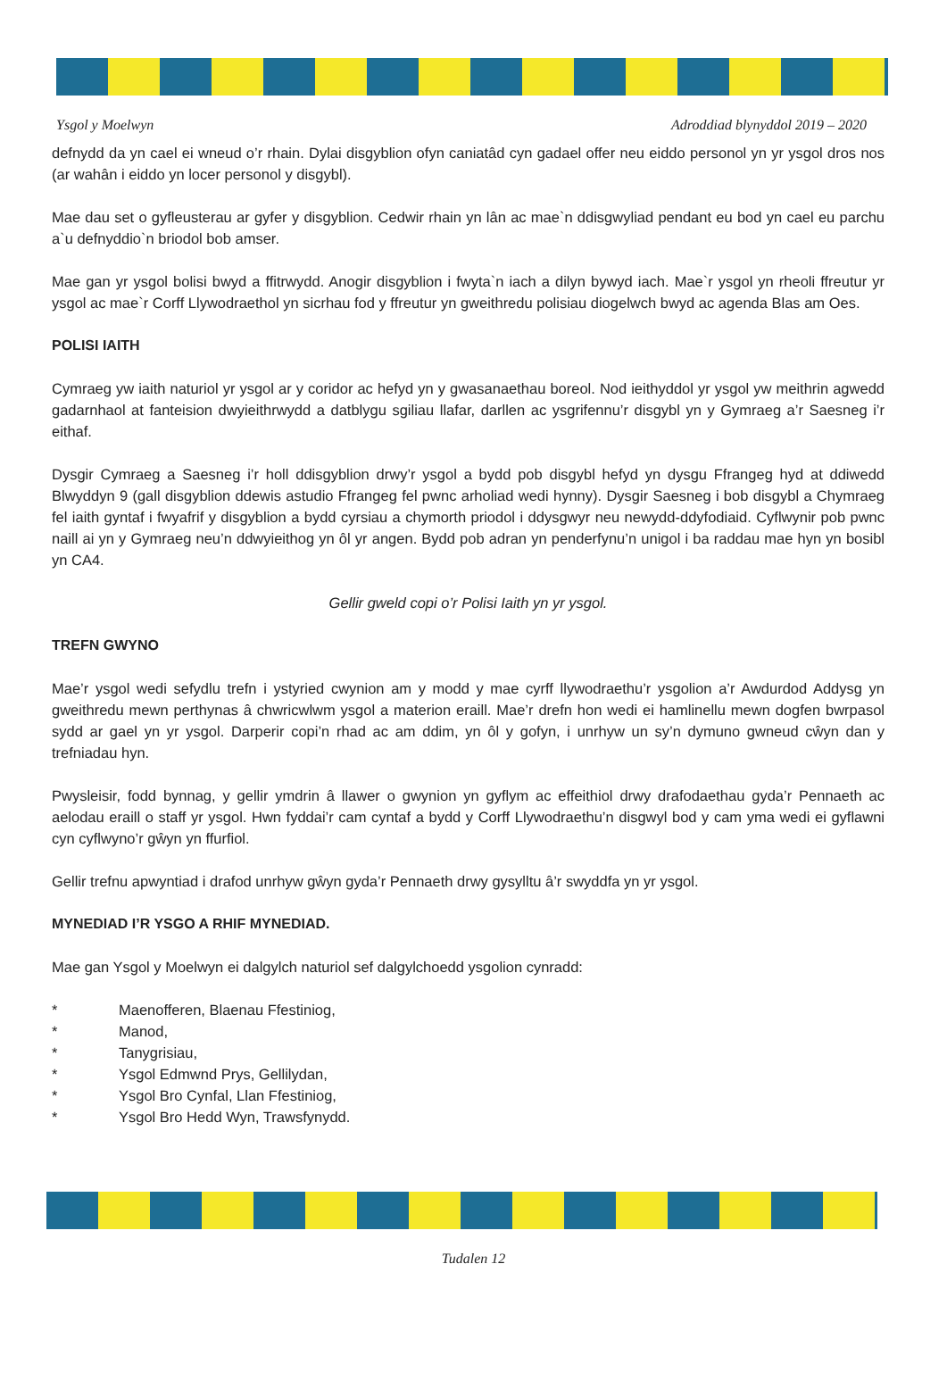Ysgol y Moelwyn Adroddiad blynyddol 2019 – 2020
defnydd da yn cael ei wneud o’r rhain. Dylai disgyblion ofyn caniatâd cyn gadael offer neu eiddo personol yn yr ysgol dros nos (ar wahân i eiddo yn locer personol y disgybl).
Mae dau set o gyfleusterau ar gyfer y disgyblion. Cedwir rhain yn lân ac mae`n ddisgwyliad pendant eu bod yn cael eu parchu a`u defnyddio`n briodol bob amser.
Mae gan yr ysgol bolisi bwyd a ffitrwydd. Anogir disgyblion i fwyta`n iach a dilyn bywyd iach. Mae`r ysgol yn rheoli ffreutur yr ysgol ac mae`r Corff Llywodraethol yn sicrhau fod y ffreutur yn gweithredu polisiau diogelwch bwyd ac agenda Blas am Oes.
POLISI IAITH
Cymraeg yw iaith naturiol yr ysgol ar y coridor ac hefyd yn y gwasanaethau boreol. Nod ieithyddol yr ysgol yw meithrin agwedd gadarnhaol at fanteision dwyieithrwydd a datblygu sgiliau llafar, darllen ac ysgrifennu’r disgybl yn y Gymraeg a’r Saesneg i’r eithaf.
Dysgir Cymraeg a Saesneg i’r holl ddisgyblion drwy’r ysgol a bydd pob disgybl hefyd yn dysgu Ffrangeg hyd at ddiwedd Blwyddyn 9 (gall disgyblion ddewis astudio Ffrangeg fel pwnc arholiad wedi hynny). Dysgir Saesneg i bob disgybl a Chymraeg fel iaith gyntaf i fwyafrif y disgyblion a bydd cyrsiau a chymorth priodol i ddysgwyr neu newydd-ddyfodiaid. Cyflwynir pob pwnc naill ai yn y Gymraeg neu’n ddwyieithog yn ôl yr angen. Bydd pob adran yn penderfynu’n unigol i ba raddau mae hyn yn bosibl yn CA4.
Gellir gweld copi o’r Polisi Iaith yn yr ysgol.
TREFN GWYNO
Mae’r ysgol wedi sefydlu trefn i ystyried cwynion am y modd y mae cyrff llywodraethu’r ysgolion a’r Awdurdod Addysg yn gweithredu mewn perthynas â chwricwlwm ysgol a materion eraill. Mae’r drefn hon wedi ei hamlinellu mewn dogfen bwrpasol sydd ar gael yn yr ysgol. Darperir copi’n rhad ac am ddim, yn ôl y gofyn, i unrhyw un sy’n dymuno gwneud cŵyn dan y trefniadau hyn.
Pwysleisir, fodd bynnag, y gellir ymdrin â llawer o gwynion yn gyflym ac effeithiol drwy drafodaethau gyda’r Pennaeth ac aelodau eraill o staff yr ysgol. Hwn fyddai’r cam cyntaf a bydd y Corff Llywodraethu’n disgwyl bod y cam yma wedi ei gyflawni cyn cyflwyno’r gŵyn yn ffurfiol.
Gellir trefnu apwyntiad i drafod unrhyw gŵyn gyda’r Pennaeth drwy gysylltu â’r swyddfa yn yr ysgol.
MYNEDIAD I’R YSGO A RHIF MYNEDIAD.
Mae gan Ysgol y Moelwyn ei dalgylch naturiol sef dalgylchoedd ysgolion cynradd:
* Maenofferen, Blaenau Ffestiniog,
* Manod,
* Tanygrisiau,
* Ysgol Edmwnd Prys, Gellilydan,
* Ysgol Bro Cynfal, Llan Ffestiniog,
* Ysgol Bro Hedd Wyn, Trawsfynydd.
Tudalen 12